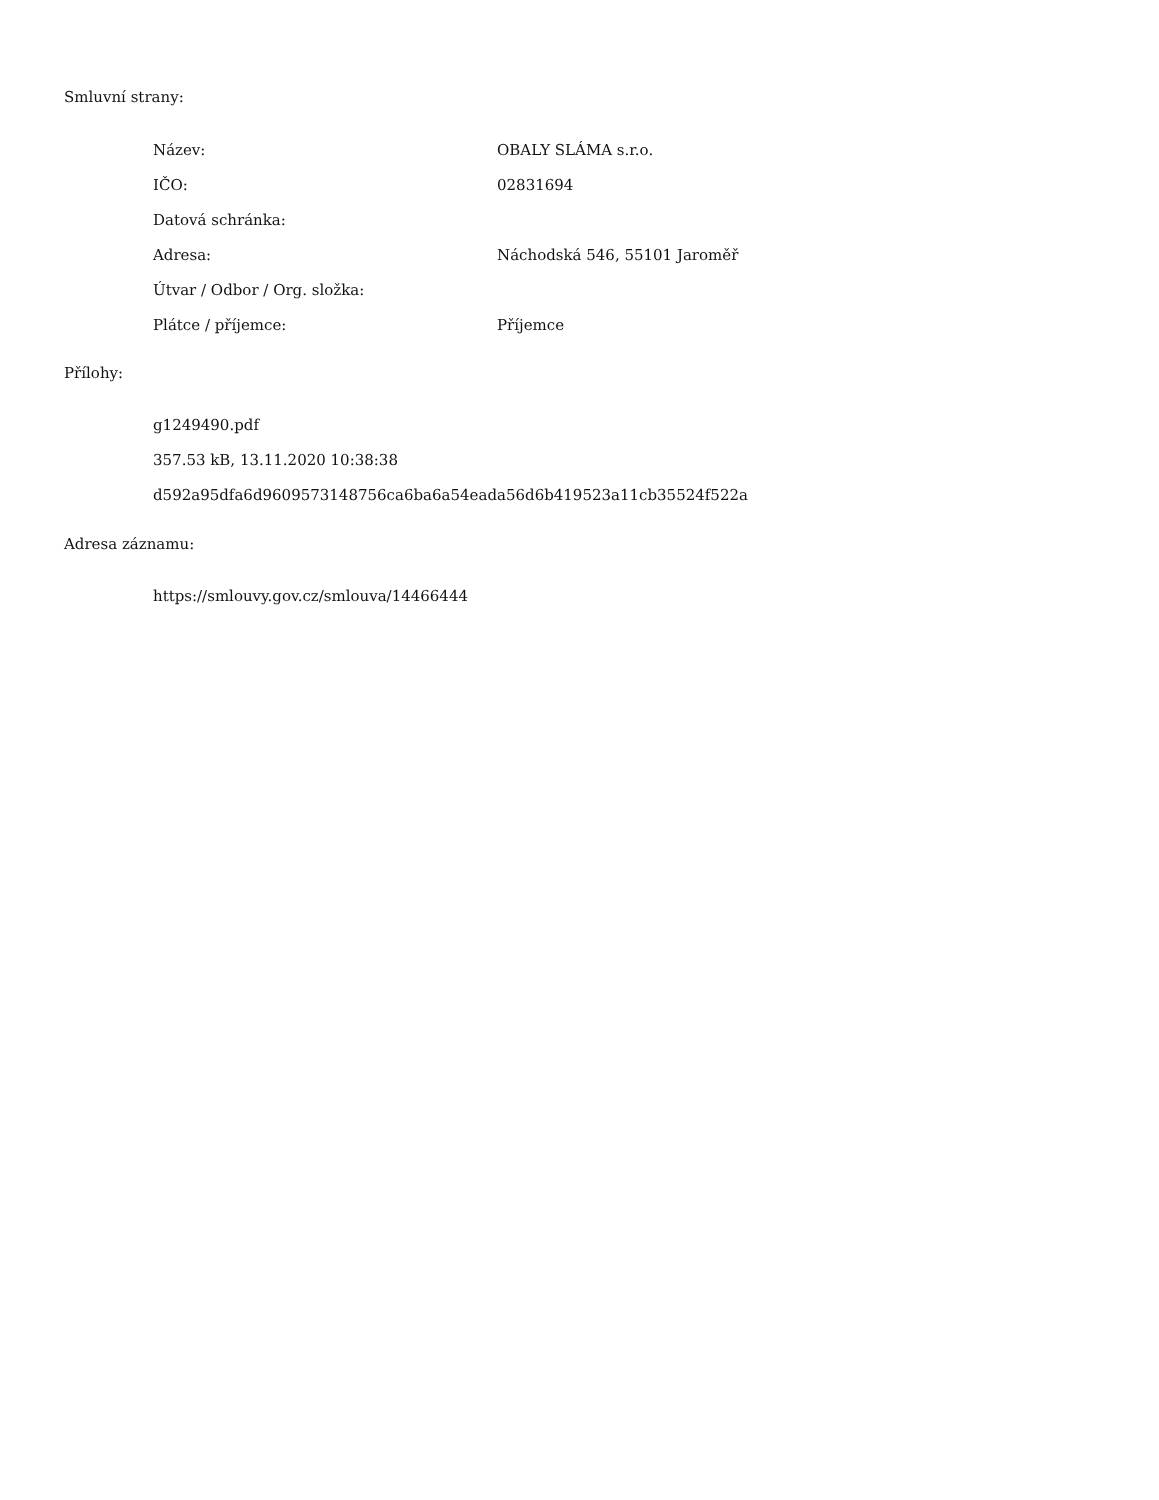Smluvní strany:
| Název: | OBALY SLÁMA s.r.o. |
| IČO: | 02831694 |
| Datová schránka: | |
| Adresa: | Náchodská 546, 55101 Jaroměř |
| Útvar / Odbor / Org. složka: | |
| Plátce / příjemce: | Příjemce |
Přílohy:
g1249490.pdf
357.53 kB, 13.11.2020 10:38:38
d592a95dfa6d9609573148756ca6ba6a54eada56d6b419523a11cb35524f522a
Adresa záznamu:
https://smlouvy.gov.cz/smlouva/14466444